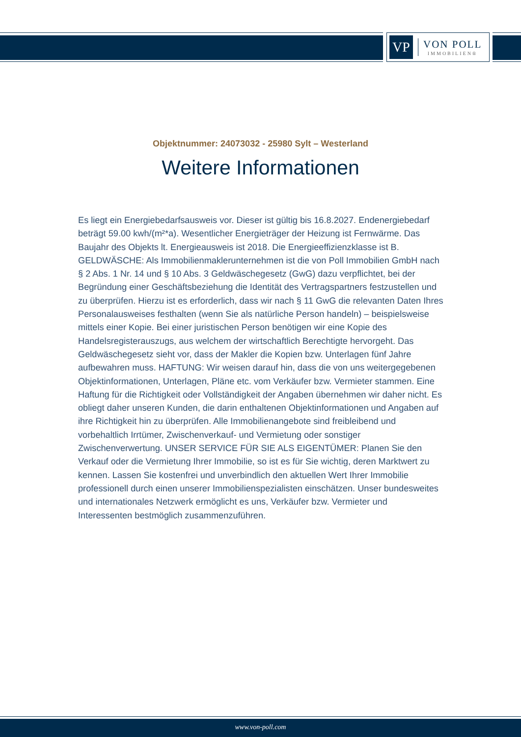VP
VON POLL
IMMOBILIEN®
Objektnummer: 24073032 - 25980 Sylt – Westerland
Weitere Informationen
Es liegt ein Energiebedarfsausweis vor. Dieser ist gültig bis 16.8.2027. Endenergiebedarf beträgt 59.00 kwh/(m²*a). Wesentlicher Energieträger der Heizung ist Fernwärme. Das Baujahr des Objekts lt. Energieausweis ist 2018. Die Energieeffizienzklasse ist B. GELDWÄSCHE: Als Immobilienmaklerunternehmen ist die von Poll Immobilien GmbH nach § 2 Abs. 1 Nr. 14 und § 10 Abs. 3 Geldwäschegesetz (GwG) dazu verpflichtet, bei der Begründung einer Geschäftsbeziehung die Identität des Vertragspartners festzustellen und zu überprüfen. Hierzu ist es erforderlich, dass wir nach § 11 GwG die relevanten Daten Ihres Personalausweises festhalten (wenn Sie als natürliche Person handeln) – beispielsweise mittels einer Kopie. Bei einer juristischen Person benötigen wir eine Kopie des Handelsregisterauszugs, aus welchem der wirtschaftlich Berechtigte hervorgeht. Das Geldwäschegesetz sieht vor, dass der Makler die Kopien bzw. Unterlagen fünf Jahre aufbewahren muss. HAFTUNG: Wir weisen darauf hin, dass die von uns weitergegebenen Objektinformationen, Unterlagen, Pläne etc. vom Verkäufer bzw. Vermieter stammen. Eine Haftung für die Richtigkeit oder Vollständigkeit der Angaben übernehmen wir daher nicht. Es obliegt daher unseren Kunden, die darin enthaltenen Objektinformationen und Angaben auf ihre Richtigkeit hin zu überprüfen. Alle Immobilienangebote sind freibleibend und vorbehaltlich Irrtümer, Zwischenverkauf- und Vermietung oder sonstiger Zwischenverwertung. UNSER SERVICE FÜR SIE ALS EIGENTÜMER: Planen Sie den Verkauf oder die Vermietung Ihrer Immobilie, so ist es für Sie wichtig, deren Marktwert zu kennen. Lassen Sie kostenfrei und unverbindlich den aktuellen Wert Ihrer Immobilie professionell durch einen unserer Immobilienspezialisten einschätzen. Unser bundesweites und internationales Netzwerk ermöglicht es uns, Verkäufer bzw. Vermieter und Interessenten bestmöglich zusammenzuführen.
www.von-poll.com